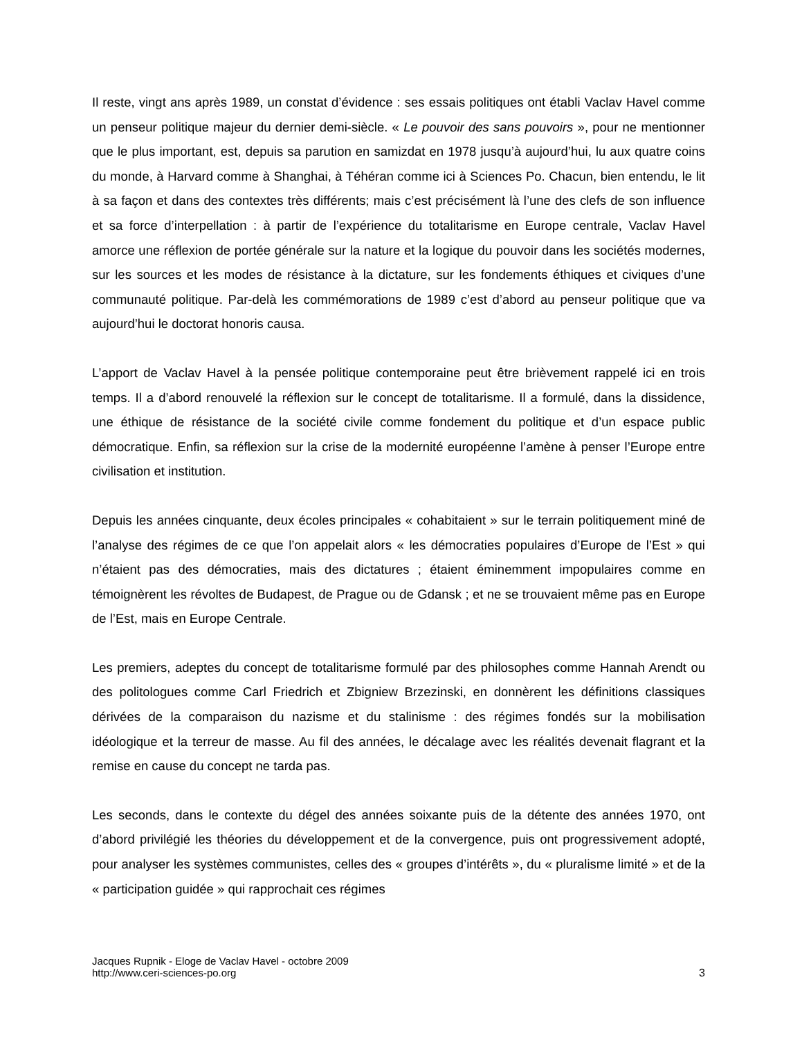Il reste, vingt ans après 1989, un constat d’évidence : ses essais politiques ont établi Vaclav Havel comme un penseur politique majeur du dernier demi-siècle. « Le pouvoir des sans pouvoirs », pour ne mentionner que le plus important, est, depuis sa parution en samizdat en 1978 jusqu’à aujourd’hui, lu aux quatre coins du monde, à Harvard comme à Shanghai, à Téhéran comme ici à Sciences Po. Chacun, bien entendu, le lit à sa façon et dans des contextes très différents; mais c’est précisément là l’une des clefs de son influence et sa force d’interpellation : à partir de l’expérience du totalitarisme en Europe centrale, Vaclav Havel amorce une réflexion de portée générale sur la nature et la logique du pouvoir dans les sociétés modernes, sur les sources et les modes de résistance à la dictature, sur les fondements éthiques et civiques d’une communauté politique. Par-delà les commémorations de 1989 c’est d’abord au penseur politique que va aujourd’hui le doctorat honoris causa.
L’apport de Vaclav Havel à la pensée politique contemporaine peut être brièvement rappelé ici en trois temps. Il a d’abord renouvelé la réflexion sur le concept de totalitarisme. Il a formulé, dans la dissidence, une éthique de résistance de la société civile comme fondement du politique et d’un espace public démocratique. Enfin, sa réflexion sur la crise de la modernité européenne l’amène à penser l’Europe entre civilisation et institution.
Depuis les années cinquante, deux écoles principales « cohabitaient » sur le terrain politiquement miné de l’analyse des régimes de ce que l’on appelait alors « les démocraties populaires d’Europe de l’Est » qui n’étaient pas des démocraties, mais des dictatures ; étaient éminemment impopulaires comme en témoignèrent les révoltes de Budapest, de Prague ou de Gdansk ; et ne se trouvaient même pas en Europe de l’Est, mais en Europe Centrale.
Les premiers, adeptes du concept de totalitarisme formulé par des philosophes comme Hannah Arendt ou des politologues comme Carl Friedrich et Zbigniew Brzezinski, en donnèrent les définitions classiques dérivées de la comparaison du nazisme et du stalinisme : des régimes fondés sur la mobilisation idéologique et la terreur de masse. Au fil des années, le décalage avec les réalités devenait flagrant et la remise en cause du concept ne tarda pas.
Les seconds, dans le contexte du dégel des années soixante puis de la détente des années 1970, ont d’abord privilégié les théories du développement et de la convergence, puis ont progressivement adopté, pour analyser les systèmes communistes, celles des « groupes d’intérêts », du « pluralisme limité » et de la « participation guidée » qui rapprochait ces régimes
Jacques Rupnik - Eloge de Vaclav Havel - octobre 2009
http://www.ceri-sciences-po.org
3